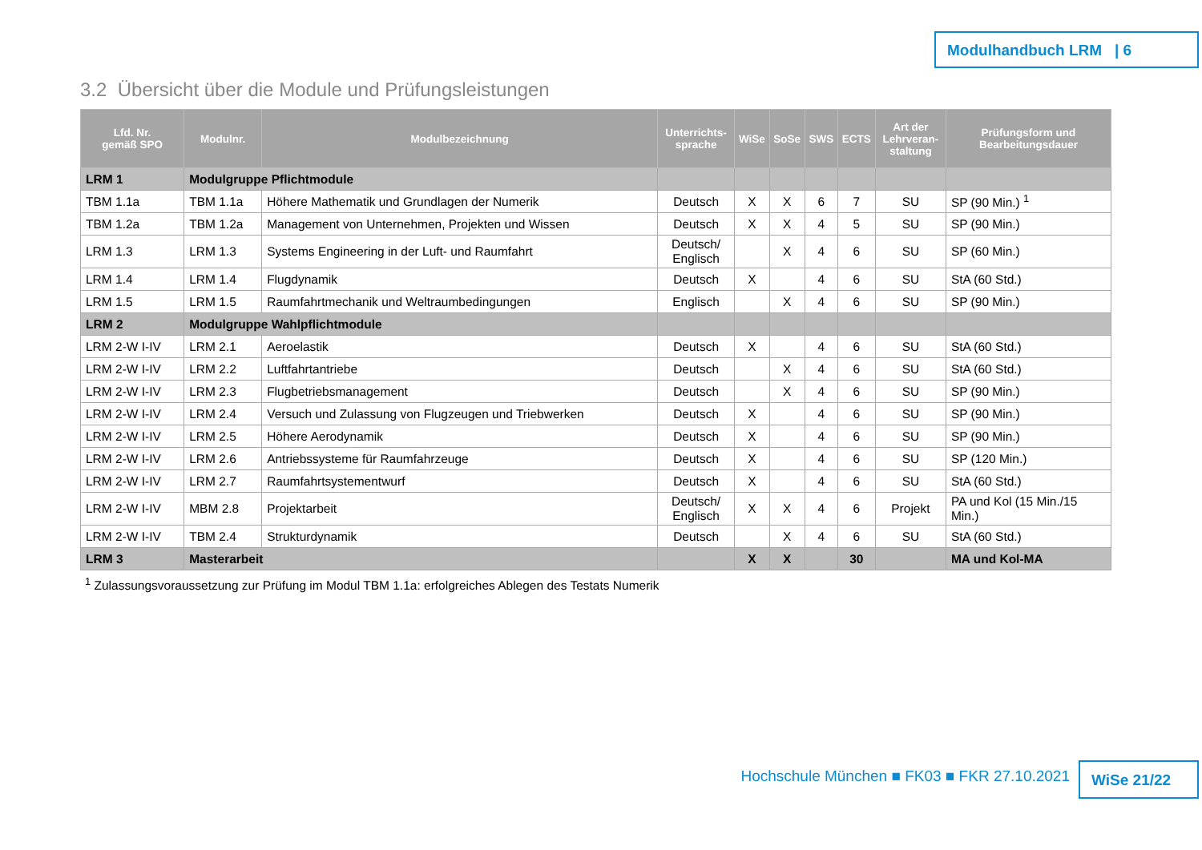Modulhandbuch LRM | 6
3.2 Übersicht über die Module und Prüfungsleistungen
| Lfd. Nr. gemäß SPO | Modulnr. | Modulbezeichnung | Unterrichts- sprache | WiSe | SoSe | SWS | ECTS | Art der Lehrveran- staltung | Prüfungsform und Bearbeitungsdauer |
| --- | --- | --- | --- | --- | --- | --- | --- | --- | --- |
| LRM 1 | Modulgruppe Pflichtmodule | | | | | | | | |
| TBM 1.1a | TBM 1.1a | Höhere Mathematik und Grundlagen der Numerik | Deutsch | X | X | 6 | 7 | SU | SP (90 Min.) <sup>1</sup> |
| TBM 1.2a | TBM 1.2a | Management von Unternehmen, Projekten und Wissen | Deutsch | X | X | 4 | 5 | SU | SP (90 Min.) |
| LRM 1.3 | LRM 1.3 | Systems Engineering in der Luft- und Raumfahrt | Deutsch/ Englisch | | X | 4 | 6 | SU | SP (60 Min.) |
| LRM 1.4 | LRM 1.4 | Flugdynamik | Deutsch | X | | 4 | 6 | SU | StA (60 Std.) |
| LRM 1.5 | LRM 1.5 | Raumfahrtmechanik und Weltraumbedingungen | Englisch | | X | 4 | 6 | SU | SP (90 Min.) |
| LRM 2 | Modulgruppe Wahlpflichtmodule | | | | | | | | |
| LRM 2-W I-IV | LRM 2.1 | Aeroelastik | Deutsch | X | | 4 | 6 | SU | StA (60 Std.) |
| LRM 2-W I-IV | LRM 2.2 | Luftfahrtantriebe | Deutsch | | X | 4 | 6 | SU | StA (60 Std.) |
| LRM 2-W I-IV | LRM 2.3 | Flugbetriebsmanagement | Deutsch | | X | 4 | 6 | SU | SP (90 Min.) |
| LRM 2-W I-IV | LRM 2.4 | Versuch und Zulassung von Flugzeugen und Triebwerken | Deutsch | X | | 4 | 6 | SU | SP (90 Min.) |
| LRM 2-W I-IV | LRM 2.5 | Höhere Aerodynamik | Deutsch | X | | 4 | 6 | SU | SP (90 Min.) |
| LRM 2-W I-IV | LRM 2.6 | Antriebssysteme für Raumfahrzeuge | Deutsch | X | | 4 | 6 | SU | SP (120 Min.) |
| LRM 2-W I-IV | LRM 2.7 | Raumfahrtsystementwurf | Deutsch | X | | 4 | 6 | SU | StA (60 Std.) |
| LRM 2-W I-IV | MBM 2.8 | Projektarbeit | Deutsch/ Englisch | X | X | 4 | 6 | Projekt | PA und Kol (15 Min./15 Min.) |
| LRM 2-W I-IV | TBM 2.4 | Strukturdynamik | Deutsch | | X | 4 | 6 | SU | StA (60 Std.) |
| LRM 3 | Masterarbeit | | | X | X | | 30 | | MA und Kol-MA |
<sup>1</sup> Zulassungsvoraussetzung zur Prüfung im Modul TBM 1.1a: erfolgreiches Ablegen des Testats Numerik
Hochschule München ■ FK03 ■ FKR 27.10.2021
WiSe 21/22